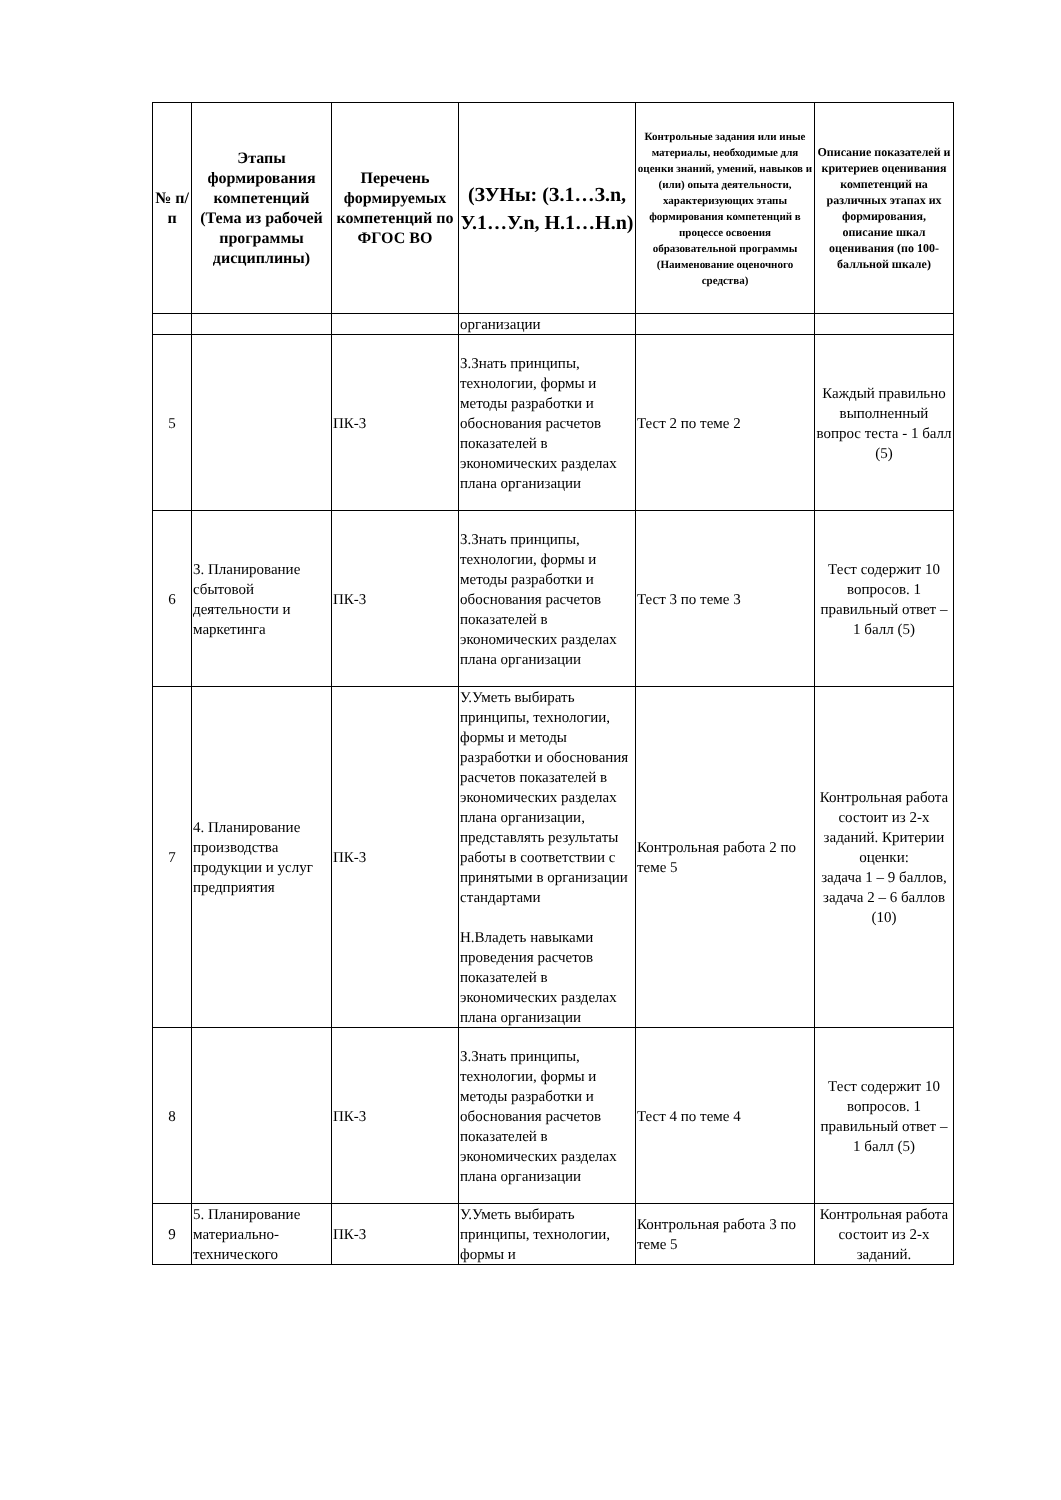| № п/п | Этапы формирования компетенций (Тема из рабочей программы дисциплины) | Перечень формируемых компетенций по ФГОС ВО | (ЗУНы: (З.1…З.n, У.1…У.n, Н.1…Н.n) | Контрольные задания или иные материалы, необходимые для оценки знаний, умений, навыков и (или) опыта деятельности, характеризующих этапы формирования компетенций в процессе освоения образовательной программы (Наименование оценочного средства) | Описание показателей и критериев оценивания компетенций на различных этапах их формирования, описание шкал оценивания (по 100-балльной шкале) |
| --- | --- | --- | --- | --- | --- |
| | | | организации | | |
| 5 | | ПК-3 | З.Знать принципы, технологии, формы и методы разработки и обоснования расчетов показателей в экономических разделах плана организации | Тест 2 по теме 2 | Каждый правильно выполненный вопрос теста - 1 балл (5) |
| 6 | 3. Планирование сбытовой деятельности и маркетинга | ПК-3 | З.Знать принципы, технологии, формы и методы разработки и обоснования расчетов показателей в экономических разделах плана организации | Тест 3 по теме 3 | Тест содержит 10 вопросов. 1 правильный ответ – 1 балл (5) |
| 7 | 4. Планирование производства продукции и услуг предприятия | ПК-3 | У.Уметь выбирать принципы, технологии, формы и методы разработки и обоснования расчетов показателей в экономических разделах плана организации, представлять результаты работы в соответствии с принятыми в организации стандартами Н.Владеть навыками проведения расчетов показателей в экономических разделах плана организации | Контрольная работа 2 по теме 5 | Контрольная работа состоит из 2-х заданий. Критерии оценки: задача 1 – 9 баллов, задача 2 – 6 баллов (10) |
| 8 | | ПК-3 | З.Знать принципы, технологии, формы и методы разработки и обоснования расчетов показателей в экономических разделах плана организации | Тест 4 по теме 4 | Тест содержит 10 вопросов. 1 правильный ответ – 1 балл (5) |
| 9 | 5. Планирование материально-технического | ПК-3 | У.Уметь выбирать принципы, технологии, формы и | Контрольная работа 3 по теме 5 | Контрольная работа состоит из 2-х заданий. |